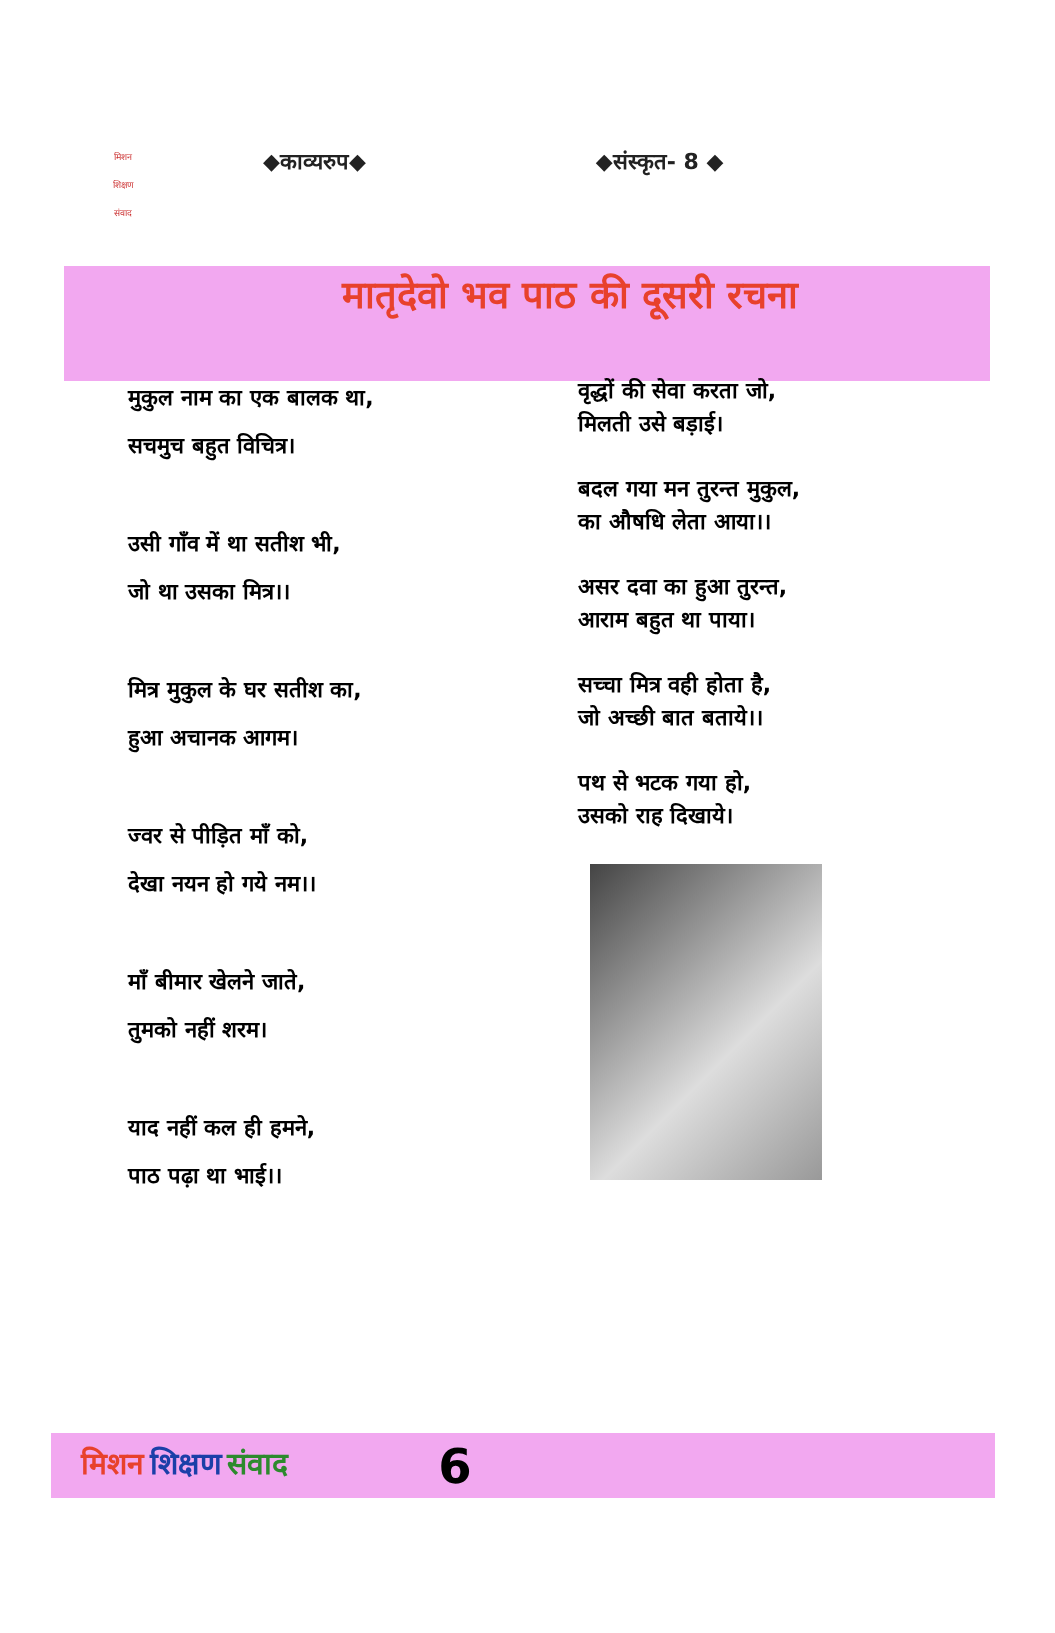मिशन
शिक्षण
संवाद
◆काव्यरुप◆ ◆संस्कृत- 8 ◆
मातृदेवो भव पाठ की दूसरी रचना
मुकुल नाम का एक बालक था,
सचमुच बहुत विचित्र।
उसी गाँव में था सतीश भी,
जो था उसका मित्र।।
मित्र मुकुल के घर सतीश का,
हुआ अचानक आगम।
ज्वर से पीड़ित माँ को,
देखा नयन हो गये नम।।
माँ बीमार खेलने जाते,
तुमको नहीं शरम।
याद नहीं कल ही हमने,
पाठ पढ़ा था भाई।।
वृद्धों की सेवा करता जो,
मिलती उसे बड़ाई।
बदल गया मन तुरन्त मुकुल,
का औषधि लेता आया।।
असर दवा का हुआ तुरन्त,
आराम बहुत था पाया।
सच्चा मित्र वही होता है,
जो अच्छी बात बताये।।
पथ से भटक गया हो,
उसको राह दिखाये।
मिशन शिक्षण संवाद 6